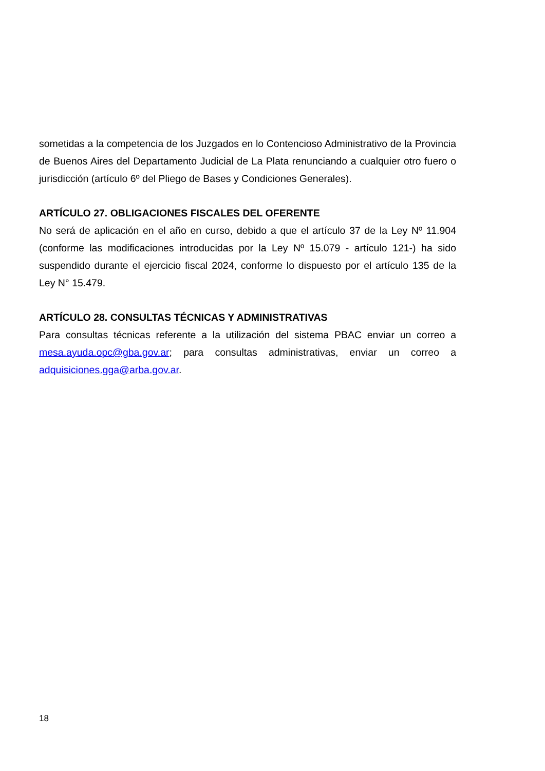sometidas a la competencia de los Juzgados en lo Contencioso Administrativo de la Provincia de Buenos Aires del Departamento Judicial de La Plata renunciando a cualquier otro fuero o jurisdicción (artículo 6º del Pliego de Bases y Condiciones Generales).
ARTÍCULO 27. OBLIGACIONES FISCALES DEL OFERENTE
No será de aplicación en el año en curso, debido a que el artículo 37 de la Ley Nº 11.904 (conforme las modificaciones introducidas por la Ley Nº 15.079 - artículo 121-) ha sido suspendido durante el ejercicio fiscal 2024, conforme lo dispuesto por el artículo 135 de la Ley N° 15.479.
ARTÍCULO 28. CONSULTAS TÉCNICAS Y ADMINISTRATIVAS
Para consultas técnicas referente a la utilización del sistema PBAC enviar un correo a mesa.ayuda.opc@gba.gov.ar; para consultas administrativas, enviar un correo a adquisiciones.gga@arba.gov.ar.
18